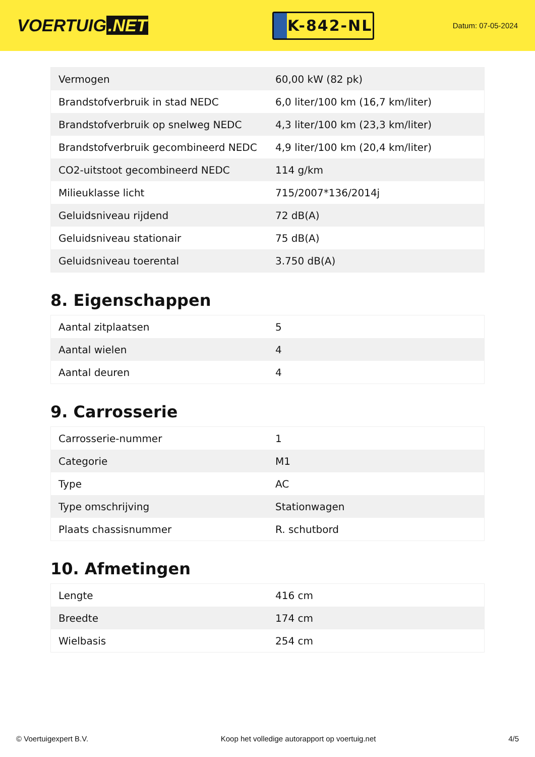VOERTUIG.NET
K-842-NL
Datum: 07-05-2024
| Vermogen | 60,00 kW (82 pk) |
| Brandstofverbruik in stad NEDC | 6,0 liter/100 km (16,7 km/liter) |
| Brandstofverbruik op snelweg NEDC | 4,3 liter/100 km (23,3 km/liter) |
| Brandstofverbruik gecombineerd NEDC | 4,9 liter/100 km (20,4 km/liter) |
| CO2-uitstoot gecombineerd NEDC | 114 g/km |
| Milieuklasse licht | 715/2007*136/2014j |
| Geluidsniveau rijdend | 72 dB(A) |
| Geluidsniveau stationair | 75 dB(A) |
| Geluidsniveau toerental | 3.750 dB(A) |
8. Eigenschappen
| Aantal zitplaatsen | 5 |
| Aantal wielen | 4 |
| Aantal deuren | 4 |
9. Carrosserie
| Carrosserie-nummer | 1 |
| Categorie | M1 |
| Type | AC |
| Type omschrijving | Stationwagen |
| Plaats chassisnummer | R. schutbord |
10. Afmetingen
| Lengte | 416 cm |
| Breedte | 174 cm |
| Wielbasis | 254 cm |
© Voertuigexpert B.V. Koop het volledige autorapport op voertuig.net 4/5